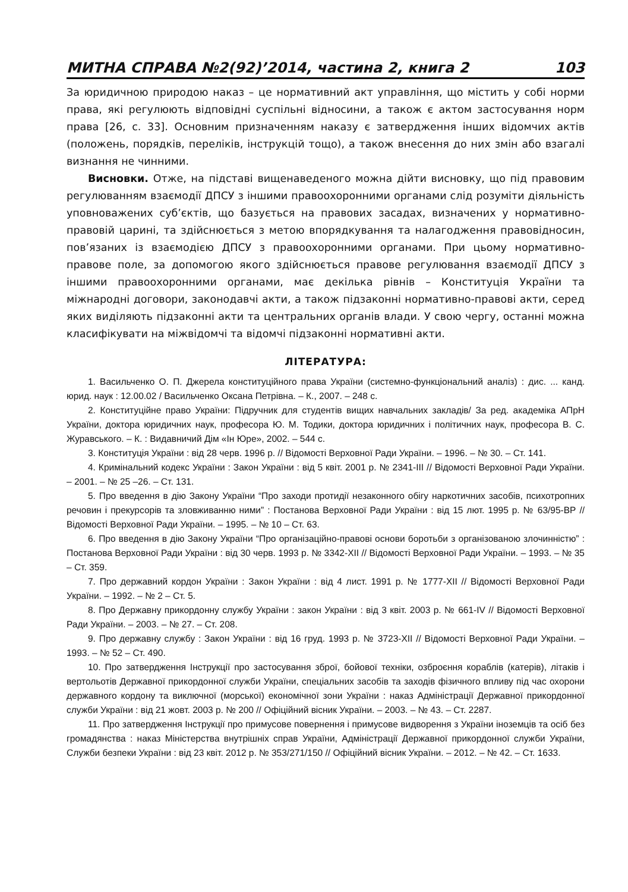МИТНА СПРАВА №2(92)’2014, частина 2, книга 2 103
За юридичною природою наказ – це нормативний акт управління, що містить у собі норми права, які регулюють відповідні суспільні відносини, а також є актом застосування норм права [26, с. 33]. Основним призначенням наказу є затвердження інших відомчих актів (положень, порядків, переліків, інструкцій тощо), а також внесення до них змін або взагалі визнання не чинними.
Висновки. Отже, на підставі вищенаведеного можна дійти висновку, що під правовим регулюванням взаємодії ДПСУ з іншими правоохоронними органами слід розуміти діяльність уповноважених суб’єктів, що базується на правових засадах, визначених у нормативно-правовій царині, та здійснюється з метою впорядкування та налагодження правовідносин, пов’язаних із взаємодією ДПСУ з правоохоронними органами. При цьому нормативно-правове поле, за допомогою якого здійснюється правове регулювання взаємодії ДПСУ з іншими правоохоронними органами, має декілька рівнів – Конституція України та міжнародні договори, законодавчі акти, а також підзаконні нормативно-правові акти, серед яких виділяють підзаконні акти та центральних органів влади. У свою чергу, останні можна класифікувати на міжвідомчі та відомчі підзаконні нормативні акти.
ЛІТЕРАТУРА:
1. Васильченко О. П. Джерела конституційного права України (системно-функціональний аналіз) : дис. ... канд. юрид. наук : 12.00.02 / Васильченко Оксана Петрівна. – К., 2007. – 248 с.
2. Конституційне право України: Підручник для студентів вищих навчальних закладів/ За ред. академіка АПрН України, доктора юридичних наук, професора Ю. М. Тодики, доктора юридичних і політичних наук, професора В. С. Журавського. – К. : Видавничий Дім «Ін Юре», 2002. – 544 с.
3. Конституція України : від 28 черв. 1996 р. // Відомості Верховної Ради України. – 1996. – № 30. – Ст. 141.
4. Кримінальний кодекс України : Закон України : від 5 квіт. 2001 р. № 2341-III // Відомості Верховної Ради України. – 2001. – № 25 –26. – Ст. 131.
5. Про введення в дію Закону України “Про заходи протидії незаконного обігу наркотичних засобів, психотропних речовин і прекурсорів та зловживанню ними” : Постанова Верховної Ради України : від 15 лют. 1995 р. № 63/95-ВР // Відомості Верховної Ради України. – 1995. – № 10 – Ст. 63.
6. Про введення в дію Закону України “Про організаційно-правові основи боротьби з організованою злочинністю” : Постанова Верховної Ради України : від 30 черв. 1993 р. № 3342-XII // Відомості Верховної Ради України. – 1993. – № 35 – Ст. 359.
7. Про державний кордон України : Закон України : від 4 лист. 1991 р. № 1777-XII // Відомості Верховної Ради України. – 1992. – № 2 – Ст. 5.
8. Про Державну прикордонну службу України : закон України : від 3 квіт. 2003 р. № 661-IV // Відомості Верховної Ради України. – 2003. – № 27. – Ст. 208.
9. Про державну службу : Закон України : від 16 груд. 1993 р. № 3723-XII // Відомості Верховної Ради України. – 1993. – № 52 – Ст. 490.
10. Про затвердження Інструкції про застосування зброї, бойової техніки, озброєння кораблів (катерів), літаків і вертольотів Державної прикордонної служби України, спеціальних засобів та заходів фізичного впливу під час охорони державного кордону та виключної (морської) економічної зони України : наказ Адміністрації Державної прикордонної служби України : від 21 жовт. 2003 р. № 200 // Офіційний вісник України. – 2003. – № 43. – Ст. 2287.
11. Про затвердження Інструкції про примусове повернення і примусове видворення з України іноземців та осіб без громадянства : наказ Міністерства внутрішніх справ України, Адміністрації Державної прикордонної служби України, Служби безпеки України : від 23 квіт. 2012 р. № 353/271/150 // Офіційний вісник України. – 2012. – № 42. – Ст. 1633.